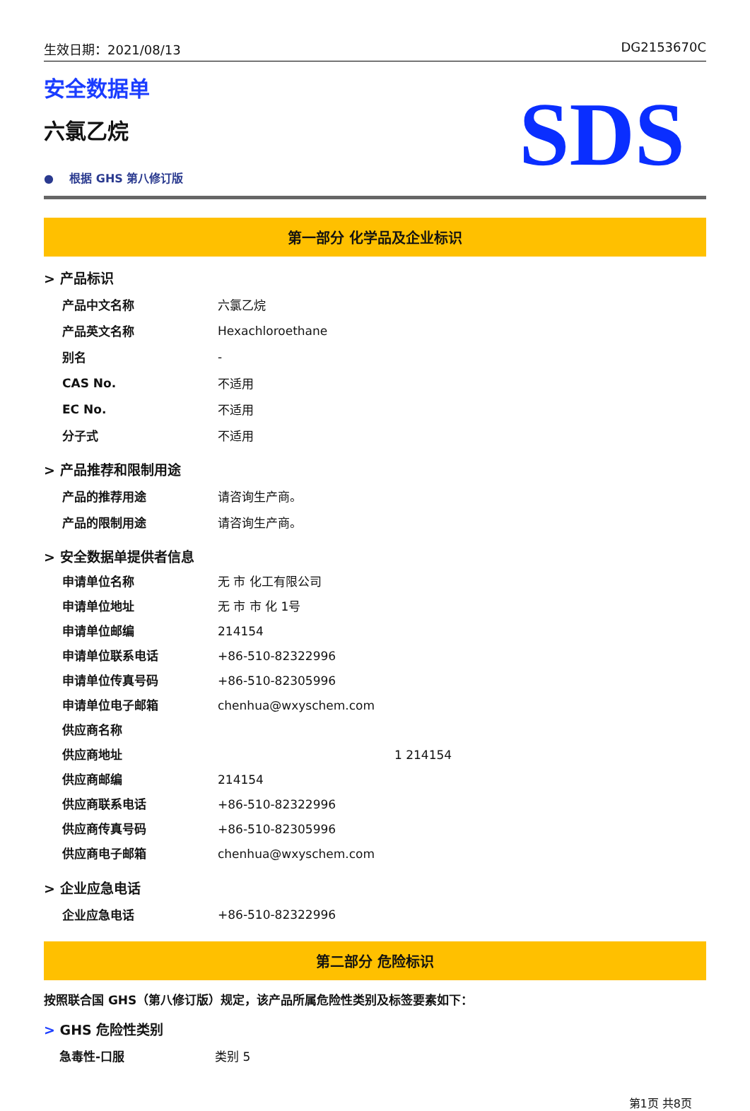生效日期：2021/08/13 DG2153670C
安全数据单
六氯乙烷
● 根据 GHS 第八修订版
SDS
第一部分 化学品及企业标识
> 产品标识
| 产品中文名称 | 六氯乙烷 |
| 产品英文名称 | Hexachloroethane |
| 别名 | - |
| CAS No. | 不适用 |
| EC No. | 不适用 |
| 分子式 | 不适用 |
> 产品推荐和限制用途
| 产品的推荐用途 | 请咨询生产商。 |
| 产品的限制用途 | 请咨询生产商。 |
> 安全数据单提供者信息
| 申请单位名称 | 无 市 化工有限公司 |
| 申请单位地址 | 无 市 市 化 1号 |
| 申请单位邮编 | 214154 |
| 申请单位联系电话 | +86-510-82322996 |
| 申请单位传真号码 | +86-510-82305996 |
| 申请单位电子邮箱 | chenhua@wxyschem.com |
| 供应商名称 | |
| 供应商地址 | 1 214154 |
| 供应商邮编 | 214154 |
| 供应商联系电话 | +86-510-82322996 |
| 供应商传真号码 | +86-510-82305996 |
| 供应商电子邮箱 | chenhua@wxyschem.com |
> 企业应急电话
| 企业应急电话 | +86-510-82322996 |
第二部分 危险标识
按照联合国 GHS（第八修订版）规定，该产品所属危险性类别及标签要素如下：
> GHS 危险性类别
| 急毒性-口服 | 类别 5 |
第1页 共8页